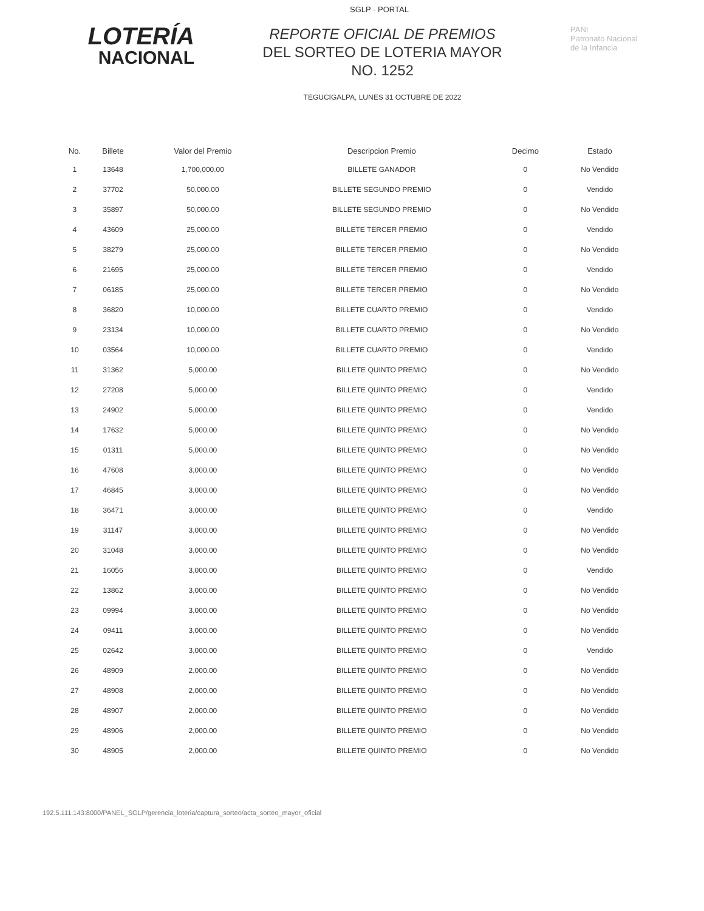SGLP - PORTAL
LOTERÍA
NACIONAL
REPORTE OFICIAL DE PREMIOS
DEL SORTEO DE LOTERIA MAYOR
NO. 1252
TEGUCIGALPA, LUNES 31 OCTUBRE DE 2022
PANI
Patronato Nacional
de la Infancia
| No. | Billete | Valor del Premio | Descripcion Premio | Decimo | Estado |
| --- | --- | --- | --- | --- | --- |
| 1 | 13648 | 1,700,000.00 | BILLETE GANADOR | 0 | No Vendido |
| 2 | 37702 | 50,000.00 | BILLETE SEGUNDO PREMIO | 0 | Vendido |
| 3 | 35897 | 50,000.00 | BILLETE SEGUNDO PREMIO | 0 | No Vendido |
| 4 | 43609 | 25,000.00 | BILLETE TERCER PREMIO | 0 | Vendido |
| 5 | 38279 | 25,000.00 | BILLETE TERCER PREMIO | 0 | No Vendido |
| 6 | 21695 | 25,000.00 | BILLETE TERCER PREMIO | 0 | Vendido |
| 7 | 06185 | 25,000.00 | BILLETE TERCER PREMIO | 0 | No Vendido |
| 8 | 36820 | 10,000.00 | BILLETE CUARTO PREMIO | 0 | Vendido |
| 9 | 23134 | 10,000.00 | BILLETE CUARTO PREMIO | 0 | No Vendido |
| 10 | 03564 | 10,000.00 | BILLETE CUARTO PREMIO | 0 | Vendido |
| 11 | 31362 | 5,000.00 | BILLETE QUINTO PREMIO | 0 | No Vendido |
| 12 | 27208 | 5,000.00 | BILLETE QUINTO PREMIO | 0 | Vendido |
| 13 | 24902 | 5,000.00 | BILLETE QUINTO PREMIO | 0 | Vendido |
| 14 | 17632 | 5,000.00 | BILLETE QUINTO PREMIO | 0 | No Vendido |
| 15 | 01311 | 5,000.00 | BILLETE QUINTO PREMIO | 0 | No Vendido |
| 16 | 47608 | 3,000.00 | BILLETE QUINTO PREMIO | 0 | No Vendido |
| 17 | 46845 | 3,000.00 | BILLETE QUINTO PREMIO | 0 | No Vendido |
| 18 | 36471 | 3,000.00 | BILLETE QUINTO PREMIO | 0 | Vendido |
| 19 | 31147 | 3,000.00 | BILLETE QUINTO PREMIO | 0 | No Vendido |
| 20 | 31048 | 3,000.00 | BILLETE QUINTO PREMIO | 0 | No Vendido |
| 21 | 16056 | 3,000.00 | BILLETE QUINTO PREMIO | 0 | Vendido |
| 22 | 13862 | 3,000.00 | BILLETE QUINTO PREMIO | 0 | No Vendido |
| 23 | 09994 | 3,000.00 | BILLETE QUINTO PREMIO | 0 | No Vendido |
| 24 | 09411 | 3,000.00 | BILLETE QUINTO PREMIO | 0 | No Vendido |
| 25 | 02642 | 3,000.00 | BILLETE QUINTO PREMIO | 0 | Vendido |
| 26 | 48909 | 2,000.00 | BILLETE QUINTO PREMIO | 0 | No Vendido |
| 27 | 48908 | 2,000.00 | BILLETE QUINTO PREMIO | 0 | No Vendido |
| 28 | 48907 | 2,000.00 | BILLETE QUINTO PREMIO | 0 | No Vendido |
| 29 | 48906 | 2,000.00 | BILLETE QUINTO PREMIO | 0 | No Vendido |
| 30 | 48905 | 2,000.00 | BILLETE QUINTO PREMIO | 0 | No Vendido |
192.5.111.143:8000/PANEL_SGLP/gerencia_loteria/captura_sorteo/acta_sorteo_mayor_oficial